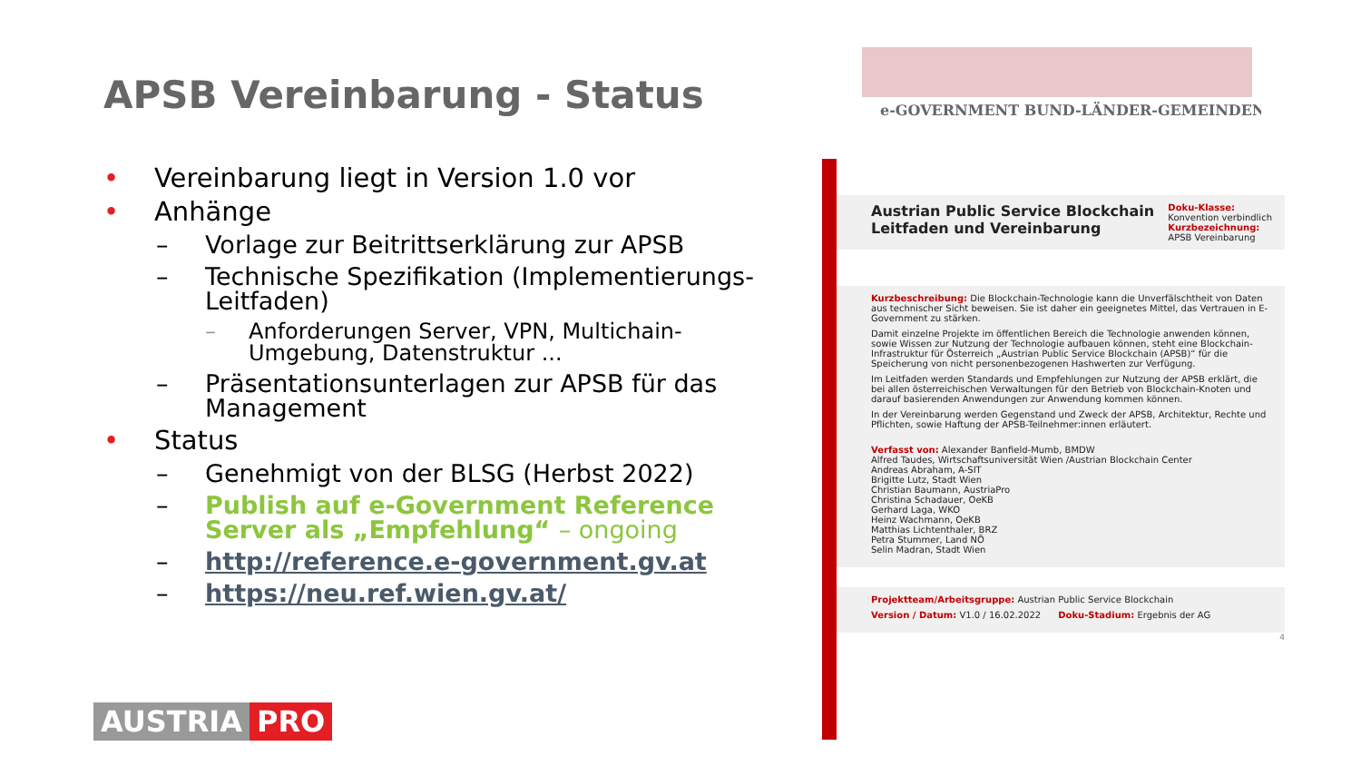APSB Vereinbarung - Status
• Vereinbarung liegt in Version 1.0 vor
• Anhänge
– Vorlage zur Beitrittserklärung zur APSB
– Technische Spezifikation (Implementierungs-Leitfaden)
– Anforderungen Server, VPN, Multichain-Umgebung, Datenstruktur ...
– Präsentationsunterlagen zur APSB für das Management
• Status
– Genehmigt von der BLSG (Herbst 2022)
– Publish auf e-Government Reference Server als „Empfehlung“ – ongoing
– http://reference.e-government.gv.at
– https://neu.ref.wien.gv.at/
AUSTRIA PRO
e-GOVERNMENT BUND-LÄNDER-GEMEINDEN
Austrian Public Service Blockchain
Leitfaden und Vereinbarung
Doku-Klasse:
Konvention verbindlich
Kurzbezeichnung:
APSB Vereinbarung
Kurzbeschreibung: Die Blockchain-Technologie kann die Unverfälschtheit von Daten aus technischer Sicht beweisen. Sie ist daher ein geeignetes Mittel, das Vertrauen in E-Government zu stärken.
Damit einzelne Projekte im öffentlichen Bereich die Technologie anwenden können, sowie Wissen zur Nutzung der Technologie aufbauen können, steht eine Blockchain-Infrastruktur für Österreich „Austrian Public Service Blockchain (APSB)“ für die Speicherung von nicht personenbezogenen Hashwerten zur Verfügung.
Im Leitfaden werden Standards und Empfehlungen zur Nutzung der APSB erklärt, die bei allen österreichischen Verwaltungen für den Betrieb von Blockchain-Knoten und darauf basierenden Anwendungen zur Anwendung kommen können.
In der Vereinbarung werden Gegenstand und Zweck der APSB, Architektur, Rechte und Pflichten, sowie Haftung der APSB-Teilnehmer:innen erläutert.
Verfasst von: Alexander Banfield-Mumb, BMDW
Alfred Taudes, Wirtschaftsuniversität Wien /Austrian Blockchain Center
Andreas Abraham, A-SIT
Brigitte Lutz, Stadt Wien
Christian Baumann, AustriaPro
Christina Schadauer, OeKB
Gerhard Laga, WKO
Heinz Wachmann, OeKB
Matthias Lichtenthaler, BRZ
Petra Stummer, Land NÖ
Selin Madran, Stadt Wien
Projektteam/Arbeitsgruppe: Austrian Public Service Blockchain
Version / Datum: V1.0 / 16.02.2022 Doku-Stadium: Ergebnis der AG
4